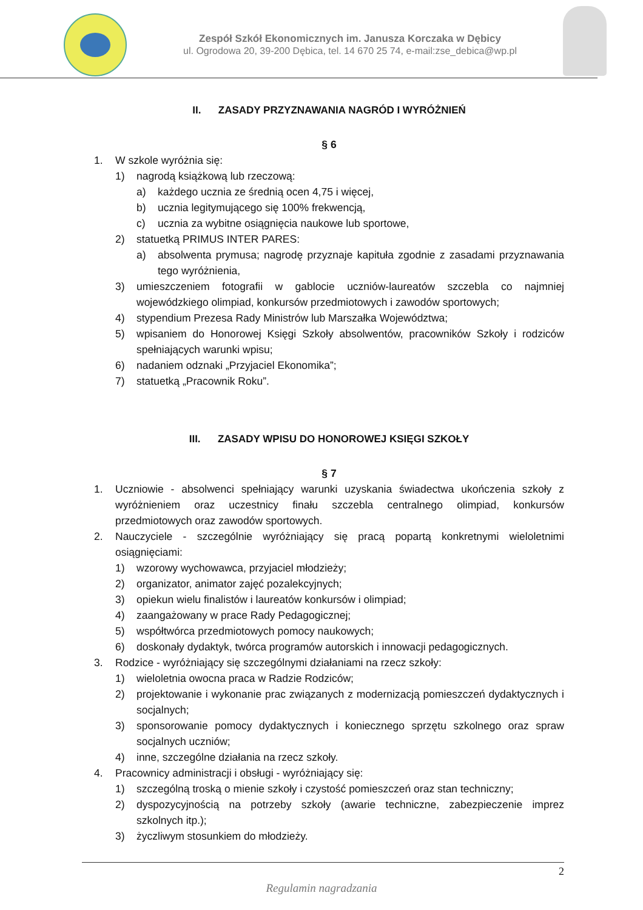Zespół Szkół Ekonomicznych im. Janusza Korczaka w Dębicy
ul. Ogrodowa 20, 39-200 Dębica, tel. 14 670 25 74, e-mail:zse_debica@wp.pl
II. ZASADY PRZYZNAWANIA NAGRÓD I WYRÓŻNIEŃ
§ 6
1. W szkole wyróżnia się:
1) nagrodą książkową lub rzeczową:
a) każdego ucznia ze średnią ocen 4,75 i więcej,
b) ucznia legitymującego się 100% frekwencją,
c) ucznia za wybitne osiągnięcia naukowe lub sportowe,
2) statuetką PRIMUS INTER PARES:
a) absolwenta prymusa; nagrodę przyznaje kapituła zgodnie z zasadami przyznawania tego wyróżnienia,
3) umieszczeniem fotografii w gablocie uczniów-laureatów szczebla co najmniej wojewódzkiego olimpiad, konkursów przedmiotowych i zawodów sportowych;
4) stypendium Prezesa Rady Ministrów lub Marszałka Województwa;
5) wpisaniem do Honorowej Księgi Szkoły absolwentów, pracowników Szkoły i rodziców spełniających warunki wpisu;
6) nadaniem odznaki „Przyjaciel Ekonomika”;
7) statuetką „Pracownik Roku”.
III. ZASADY WPISU DO HONOROWEJ KSIĘGI SZKOŁY
§ 7
1. Uczniowie - absolwenci spełniający warunki uzyskania świadectwa ukończenia szkoły z wyróżnieniem oraz uczestnicy finału szczebla centralnego olimpiad, konkursów przedmiotowych oraz zawodów sportowych.
2. Nauczyciele - szczególnie wyróżniający się pracą popartą konkretnymi wieloletnimi osiągnięciami:
1) wzorowy wychowawca, przyjaciel młodzieży;
2) organizator, animator zajęć pozalekcyjnych;
3) opiekun wielu finalistów i laureatów konkursów i olimpiad;
4) zaangażowany w prace Rady Pedagogicznej;
5) współtwórca przedmiotowych pomocy naukowych;
6) doskonały dydaktyk, twórca programów autorskich i innowacji pedagogicznych.
3. Rodzice - wyróżniający się szczególnymi działaniami na rzecz szkoły:
1) wieloletnia owocna praca w Radzie Rodziców;
2) projektowanie i wykonanie prac związanych z modernizacją pomieszczeń dydaktycznych i socjalnych;
3) sponsorowanie pomocy dydaktycznych i koniecznego sprzętu szkolnego oraz spraw socjalnych uczniów;
4) inne, szczególne działania na rzecz szkoły.
4. Pracownicy administracji i obsługi - wyróżniający się:
1) szczególną troską o mienie szkoły i czystość pomieszczeń oraz stan techniczny;
2) dyspozycyjnością na potrzeby szkoły (awarie techniczne, zabezpieczenie imprez szkolnych itp.);
3) życzliwym stosunkiem do młodzieży.
2
Regulamin nagradzania